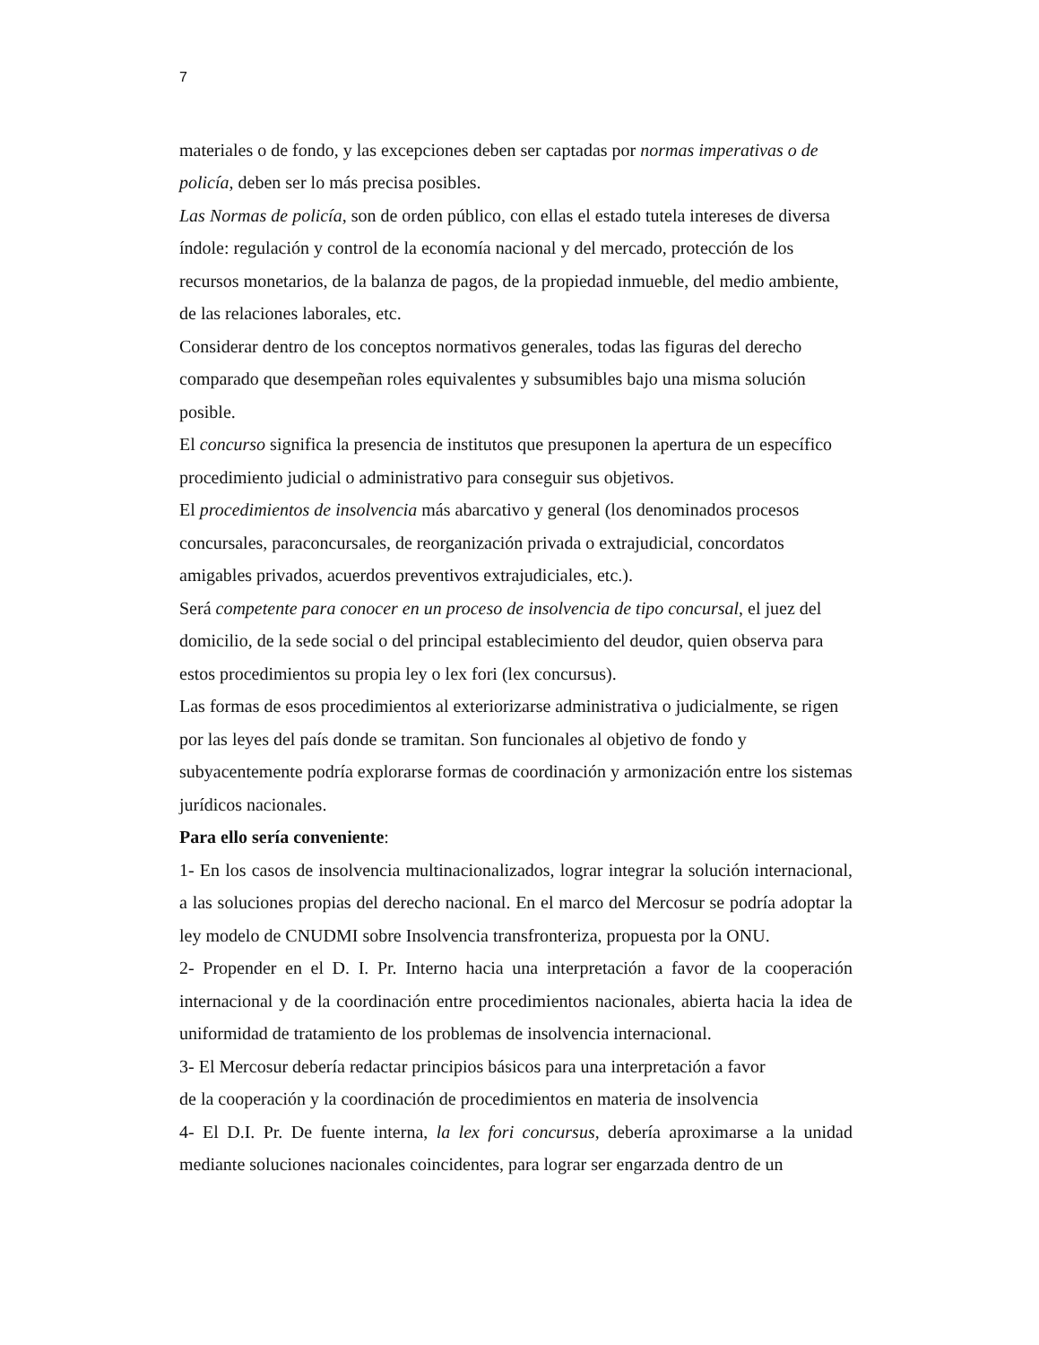7
materiales o de fondo, y las excepciones deben ser captadas por normas imperativas o de policía, deben ser lo más precisa posibles.
Las Normas de policía, son de orden público, con ellas el estado tutela intereses de diversa índole: regulación y control de la economía nacional y del mercado, protección de los recursos monetarios, de la balanza de pagos, de la propiedad inmueble, del medio ambiente, de las relaciones laborales, etc.
Considerar dentro de los conceptos normativos generales, todas las figuras del derecho comparado que desempeñan roles equivalentes y subsumibles bajo una misma solución posible.
El concurso significa la presencia de institutos que presuponen la apertura de un específico procedimiento judicial o administrativo para conseguir sus objetivos.
El procedimientos de insolvencia más abarcativo y general (los denominados procesos concursales, paraconcursales, de reorganización privada o extrajudicial, concordatos amigables privados, acuerdos preventivos extrajudiciales, etc.).
Será competente para conocer en un proceso de insolvencia de tipo concursal, el juez del domicilio, de la sede social o del principal establecimiento del deudor, quien observa para estos procedimientos su propia ley o lex fori (lex concursus).
Las formas de esos procedimientos al exteriorizarse administrativa o judicialmente, se rigen por las leyes del país donde se tramitan. Son funcionales al objetivo de fondo y subyacentemente podría explorarse formas de coordinación y armonización entre los sistemas jurídicos nacionales.
Para ello sería conveniente:
1- En los casos de insolvencia multinacionalizados, lograr integrar la solución internacional, a las soluciones propias del derecho nacional. En el marco del Mercosur se podría adoptar la ley modelo de CNUDMI sobre Insolvencia transfronteriza, propuesta por la ONU.
2- Propender en el D. I. Pr. Interno hacia una interpretación a favor de la cooperación internacional y de la coordinación entre procedimientos nacionales, abierta hacia la idea de uniformidad de tratamiento de los problemas de insolvencia internacional.
3- El Mercosur debería redactar principios básicos para una interpretación a favor
de la cooperación y la coordinación de procedimientos en materia de insolvencia
4- El D.I. Pr. De fuente interna, la lex fori concursus, debería aproximarse a la unidad mediante soluciones nacionales coincidentes, para lograr ser engarzada dentro de un